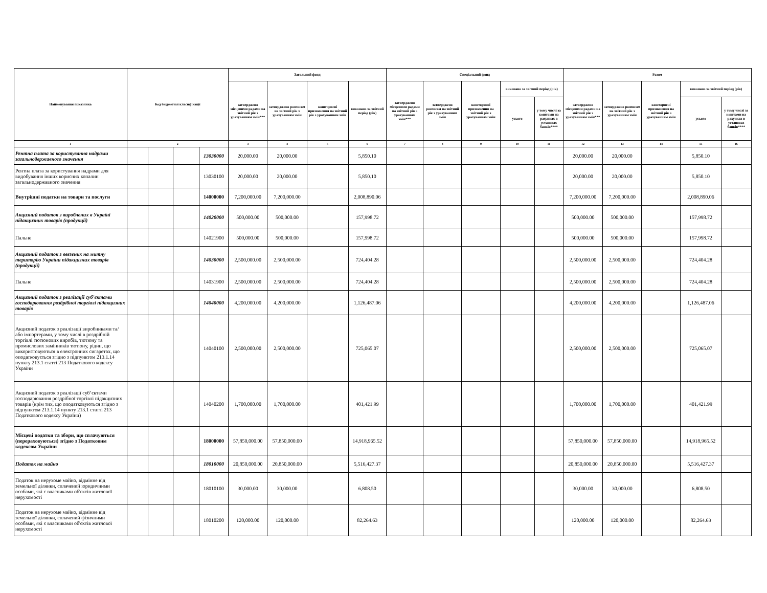| Найменування показника | Код бюджетної класифікації | | | | Загальний фонд | | | | Спеціальний фонд | | | | | Разом | | | | |
| --- | --- | --- | --- | --- | --- | --- | --- | --- | --- | --- | --- | --- | --- | --- | --- | --- | --- | --- |
| | | | | | затверджено місцевими радами на звітний рік з урахуванням змін*** | затверджено розписом на звітний рік з урахуванням змін | кошторисні призначення на звітний рік з урахуванням змін | виконано за звітний період (рік) | затверджено місцевими радами на звітний рік з урахуванням змін*** | затверджено розписом на звітний рік з урахуванням змін | кошторисні призначення на звітний рік з урахуванням змін | виконано за звітний період (рік) | | затверджено місцевими радами на звітний рік з урахуванням змін*** | затверджено розписом на звітний рік з урахуванням змін | кошторисні призначення на звітний рік з урахуванням змін | виконано за звітний період (рік) | |
| | | | | | | | | | | | | усього | у тому числі за коштами на рахунках в установах банків**** | | | | усього | у тому числі за коштами на рахунках в установах банків**** |
| 1 | 2 | | | | 3 | 4 | 5 | 6 | 7 | 8 | 9 | 10 | 11 | 12 | 13 | 14 | 15 | 16 |
| Рентна плата за користування надрами загальнодержавного значення | | | | 13030000 | 20,000.00 | 20,000.00 | | 5,850.10 | | | | | | 20,000.00 | 20,000.00 | | 5,850.10 | |
| Рентна плата за користування надрами для видобування інших корисних копалин загальнодержавного значення | | | | 13030100 | 20,000.00 | 20,000.00 | | 5,850.10 | | | | | | 20,000.00 | 20,000.00 | | 5,850.10 | |
| Внутрішні податки на товари та послуги | | | | 14000000 | 7,200,000.00 | 7,200,000.00 | | 2,008,890.06 | | | | | | 7,200,000.00 | 7,200,000.00 | | 2,008,890.06 | |
| Акцизний податок з вироблених в Україні підакцизних товарів (продукції) | | | | 14020000 | 500,000.00 | 500,000.00 | | 157,998.72 | | | | | | 500,000.00 | 500,000.00 | | 157,998.72 | |
| Пальне | | | | 14021900 | 500,000.00 | 500,000.00 | | 157,998.72 | | | | | | 500,000.00 | 500,000.00 | | 157,998.72 | |
| Акцизний податок з ввезених на митну територію України підакцизних товарів (продукції) | | | | 14030000 | 2,500,000.00 | 2,500,000.00 | | 724,404.28 | | | | | | 2,500,000.00 | 2,500,000.00 | | 724,404.28 | |
| Пальне | | | | 14031900 | 2,500,000.00 | 2,500,000.00 | | 724,404.28 | | | | | | 2,500,000.00 | 2,500,000.00 | | 724,404.28 | |
| Акцизний податок з реалізації суб’єктами господарювання роздрібної торгівлі підакцизних товарів | | | | 14040000 | 4,200,000.00 | 4,200,000.00 | | 1,126,487.06 | | | | | | 4,200,000.00 | 4,200,000.00 | | 1,126,487.06 | |
| Акцизний податок з реалізації виробниками та/або імпортерами, у тому числі в роздрібній торгівлі тютюнових виробів, тютюну та промислових замінників тютюну, рідин, що використовуються в електронних сигаретах, що оподатковується згідно з підпунктом 213.1.14 пункту 213.1 статті 213 Податкового кодексу України | | | | 14040100 | 2,500,000.00 | 2,500,000.00 | | 725,065.07 | | | | | | 2,500,000.00 | 2,500,000.00 | | 725,065.07 | |
| Акцизний податок з реалізації суб’єктами господарювання роздрібної торгівлі підакцизних товарів (крім тих, що оподатковуються згідно з підпунктом 213.1.14 пункту 213.1 статті 213 Податкового кодексу України) | | | | 14040200 | 1,700,000.00 | 1,700,000.00 | | 401,421.99 | | | | | | 1,700,000.00 | 1,700,000.00 | | 401,421.99 | |
| Місцеві податки та збори, що сплачуються (перераховуються) згідно з Податковим кодексом України | | | | 18000000 | 57,850,000.00 | 57,850,000.00 | | 14,918,965.52 | | | | | | 57,850,000.00 | 57,850,000.00 | | 14,918,965.52 | |
| Податок на майно | | | | 18010000 | 20,850,000.00 | 20,850,000.00 | | 5,516,427.37 | | | | | | 20,850,000.00 | 20,850,000.00 | | 5,516,427.37 | |
| Податок на нерухоме майно, відмінне від земельної ділянки, сплачений юридичними особами, які є власниками об'єктів житлової нерухомості | | | | 18010100 | 30,000.00 | 30,000.00 | | 6,808.50 | | | | | | 30,000.00 | 30,000.00 | | 6,808.50 | |
| Податок на нерухоме майно, відмінне від земельної ділянки, сплачений фізичними особами, які є власниками об'єктів житлової нерухомості | | | | 18010200 | 120,000.00 | 120,000.00 | | 82,264.63 | | | | | | 120,000.00 | 120,000.00 | | 82,264.63 | |